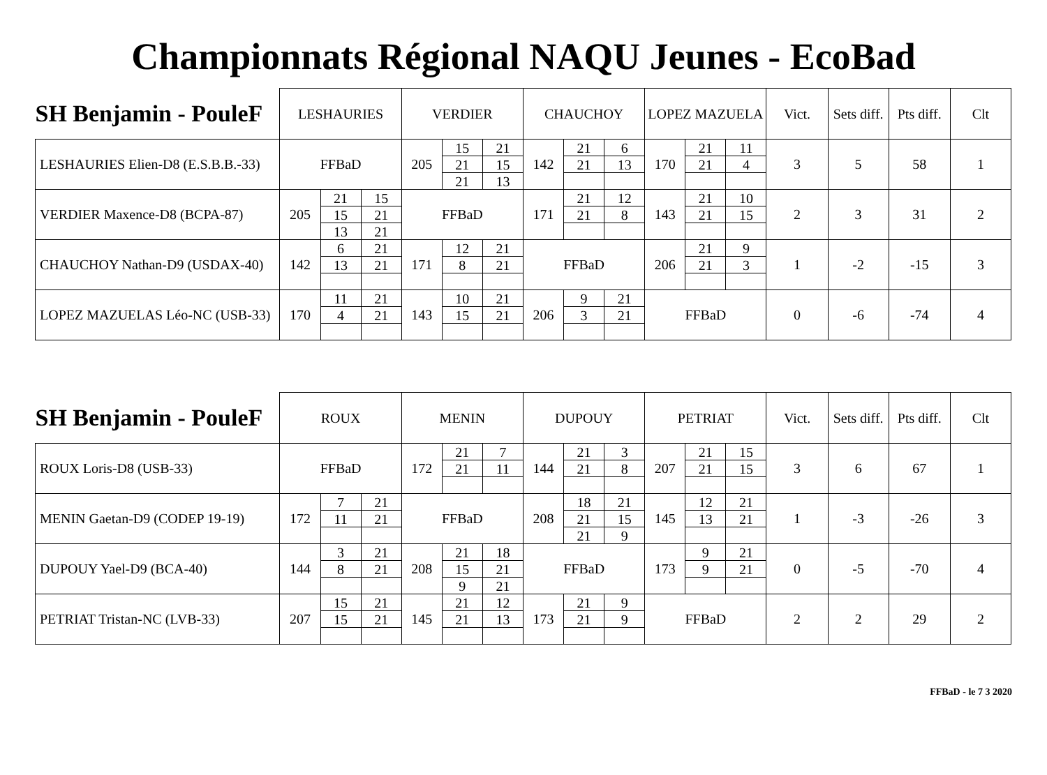Championnats Régional NAQU Jeunes - EcoBad
| SH Benjamin - PouleF | LESHAURIES | | | VERDIER | | | CHAUCHOY | | | LOPEZ MAZUELA | | | Vict. | Sets diff. | Pts diff. | Clt |
| --- | --- | --- | --- | --- | --- | --- | --- | --- | --- | --- | --- | --- | --- | --- | --- | --- |
| LESHAURIES Elien-D8 (E.S.B.B.-33) | FFBaD | | | 205 | 15 | 21 | 142 | 21 | 6 | 170 | 21 | 11 | 3 | 5 | 58 | 1 |
| | | | | | 21 | 15 | | 21 | 13 | | 21 | 4 | | | | |
| | | | | | 21 | 13 | | | | | | | | | | |
| VERDIER Maxence-D8 (BCPA-87) | 205 | 21 | 15 | FFBaD | | | 171 | 21 | 12 | 143 | 21 | 10 | 2 | 3 | 31 | 2 |
| | | 15 | 21 | | | | | 21 | 8 | | 21 | 15 | | | | |
| | | 13 | 21 | | | | | | | | | | | | | |
| CHAUCHOY Nathan-D9 (USDAX-40) | 142 | 6 | 21 | 171 | 12 | 21 | FFBaD | | | 206 | 21 | 9 | 1 | -2 | -15 | 3 |
| | | 13 | 21 | | 8 | 21 | | | | | 21 | 3 | | | | |
| LOPEZ MAZUELAS Léo-NC (USB-33) | 170 | 11 | 21 | 143 | 10 | 21 | 206 | 9 | 21 | FFBaD | | | 0 | -6 | -74 | 4 |
| | | 4 | 21 | | 15 | 21 | | 3 | 21 | | | | | | | |
| SH Benjamin - PouleF | ROUX | | | MENIN | | | DUPOUY | | | PETRIAT | | | Vict. | Sets diff. | Pts diff. | Clt |
| --- | --- | --- | --- | --- | --- | --- | --- | --- | --- | --- | --- | --- | --- | --- | --- | --- |
| ROUX Loris-D8 (USB-33) | FFBaD | | | 172 | 21 | 7 | 144 | 21 | 3 | 207 | 21 | 15 | 3 | 6 | 67 | 1 |
| | | | | | 21 | 11 | | 21 | 8 | | 21 | 15 | | | | |
| MENIN Gaetan-D9 (CODEP 19-19) | 172 | 7 | 21 | FFBaD | | | 208 | 18 | 21 | 145 | 12 | 21 | 1 | -3 | -26 | 3 |
| | | 11 | 21 | | | | | 21 | 15 | | 13 | 21 | | | | |
| | | | | | | | | 21 | 9 | | | | | | | |
| DUPOUY Yael-D9 (BCA-40) | 144 | 3 | 21 | 208 | 21 | 18 | FFBaD | | | 173 | 9 | 21 | 0 | -5 | -70 | 4 |
| | | 8 | 21 | | 15 | 21 | | | | | 9 | 21 | | | | |
| | | | | | 9 | 21 | | | | | | | | | | |
| PETRIAT Tristan-NC (LVB-33) | 207 | 15 | 21 | 145 | 21 | 12 | 173 | 21 | 9 | FFBaD | | | 2 | 2 | 29 | 2 |
| | | 15 | 21 | | 21 | 13 | | 21 | 9 | | | | | | | |
FFBaD - le 7 3 2020